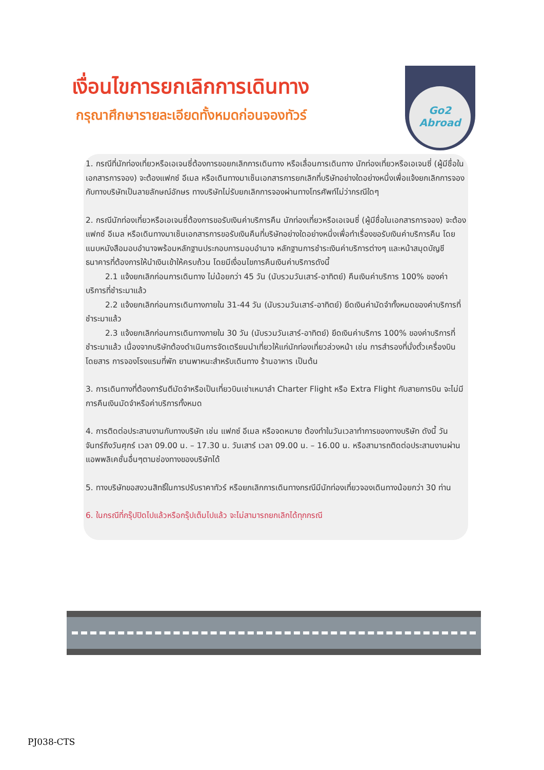เงื่อนไขการยกเลิกการเดินทาง
กรุณาศึกษารายละเอียดทั้งหมดก่อนจองทัวร์
Go2
Abroad
1. กรณีที่นักท่องเที่ยวหรือเอเจนซี่ต้องการขอยกเลิกการเดินทาง หรือเลื่อนการเดินทาง นักท่องเที่ยวหรือเอเจนซี่ (ผู้มีชื่อในเอกสารการจอง) จะต้องแฟกซ์ อีเมล หรือเดินทางมาเซ็นเอกสารการยกเลิกที่บริษัทอย่างใดอย่างหนึ่งเพื่อแจ้งยกเลิกการจองกับทางบริษัทเป็นลายลักษณ์อักษร ทางบริษัทไม่รับยกเลิกการจองผ่านทางโทรศัพท์ไม่ว่ากรณีใดๆ
2. กรณีนักท่องเที่ยวหรือเอเจนซี่ต้องการขอรับเงินค่าบริการคืน นักท่องเที่ยวหรือเอเจนซี่ (ผู้มีชื่อในเอกสารการจอง) จะต้องแฟกซ์ อีเมล หรือเดินทางมาเซ็นเอกสารการขอรับเงินคืนที่บริษัทอย่างใดอย่างหนึ่งเพื่อทำเรื่องขอรับเงินค่าบริการคืน โดยแนบหนังสือมอบอำนาจพร้อมหลักฐานประกอบการมอบอำนาจ หลักฐานการชำระเงินค่าบริการต่างๆ และหน้าสมุดบัญชีธนาคารที่ต้องการให้นำเงินเข้าให้ครบถ้วน โดยมีเงื่อนไขการคืนเงินค่าบริการดังนี้
2.1 แจ้งยกเลิกก่อนการเดินทาง ไม่น้อยกว่า 45 วัน (นับรวมวันเสาร์-อาทิตย์) คืนเงินค่าบริการ 100% ของค่าบริการที่ชำระมาแล้ว
2.2 แจ้งยกเลิกก่อนการเดินทางภายใน 31-44 วัน (นับรวมวันเสาร์-อาทิตย์) ยึดเงินค่ามัดจำทั้งหมดของค่าบริการที่ชำระมาแล้ว
2.3 แจ้งยกเลิกก่อนการเดินทางภายใน 30 วัน (นับรวมวันเสาร์-อาทิตย์) ยึดเงินค่าบริการ 100% ของค่าบริการที่ชำระมาแล้ว เนื่องจากบริษัทต้องดำเนินการจัดเตรียมนำเที่ยวให้แก่นักท่องเที่ยวล่วงหน้า เช่น การสำรองที่นั่งตั๋วเครื่องบินโดยสาร การจองโรงแรมที่พัก ยานพาหนะสำหรับเดินทาง ร้านอาหาร เป็นต้น
3. การเดินทางที่ต้องการันตีมัดจำหรือเป็นเที่ยวบินเช่าเหมาลำ Charter Flight หรือ Extra Flight กับสายการบิน จะไม่มีการคืนเงินมัดจำหรือค่าบริการทั้งหมด
4. การติดต่อประสานงานกับทางบริษัท เช่น แฟกซ์ อีเมล หรือจดหมาย ต้องทำในวันเวลาทำการของทางบริษัท ดังนี้ วันจันทร์ถึงวันศุกร์ เวลา 09.00 น. – 17.30 น. วันเสาร์ เวลา 09.00 น. – 16.00 น. หรือสามารถติดต่อประสานงานผ่านแอพพลิเคชั่นอื่นๆตามช่องทางของบริษัทได้
5. ทางบริษัทขอสงวนสิทธิ์ในการปรับราคาทัวร์ หรือยกเลิกการเดินทางกรณีมีนักท่องเที่ยวจองเดินทางน้อยกว่า 30 ท่าน
6. ในกรณีที่กรุ๊ปปิดไปแล้วหรือกรุ๊ปเต็มไปแล้ว จะไม่สามารถยกเลิกได้ทุกกรณี
PJ038-CTS